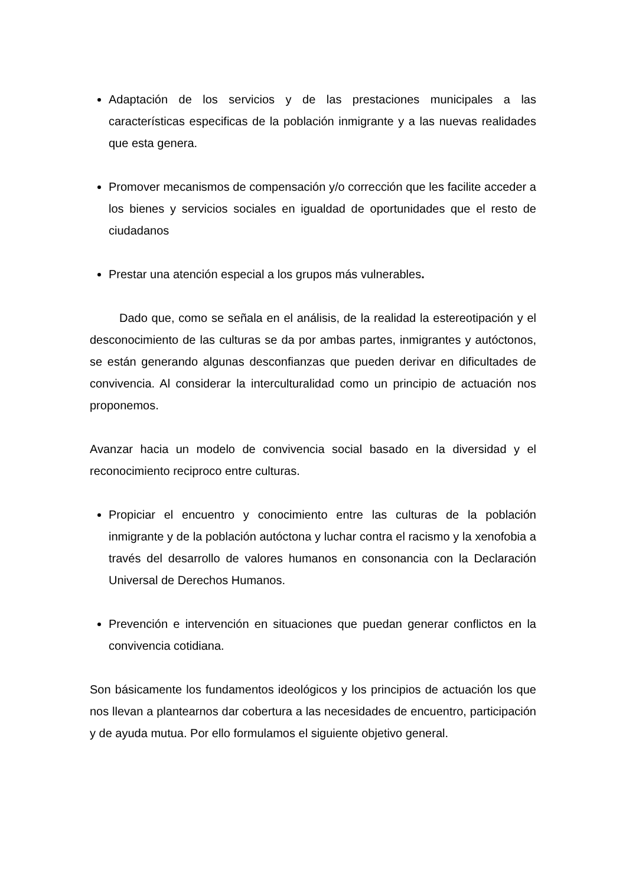Adaptación de los servicios y de las prestaciones municipales a las características especificas de la población inmigrante y a las nuevas realidades que esta genera.
Promover mecanismos de compensación y/o corrección que les facilite acceder a los bienes y servicios sociales en igualdad de oportunidades que el resto de ciudadanos
Prestar una atención especial a los grupos más vulnerables.
Dado que, como se señala en el análisis, de la realidad la estereotipación y el desconocimiento de las culturas se da por ambas partes, inmigrantes y autóctonos, se están generando algunas desconfianzas que pueden derivar en dificultades de convivencia. Al considerar la interculturalidad como un principio de actuación nos proponemos.
Avanzar hacia un modelo de convivencia social basado en la diversidad y el reconocimiento reciproco entre culturas.
Propiciar el encuentro y conocimiento entre las culturas de la población inmigrante y de la población autóctona y luchar contra el racismo y la xenofobia a través del desarrollo de valores humanos en consonancia con la Declaración Universal de Derechos Humanos.
Prevención e intervención en situaciones que puedan generar conflictos en la convivencia cotidiana.
Son básicamente los fundamentos ideológicos y los principios de actuación los que nos llevan a plantearnos dar cobertura a las necesidades de encuentro, participación y de ayuda mutua. Por ello formulamos el siguiente objetivo general.